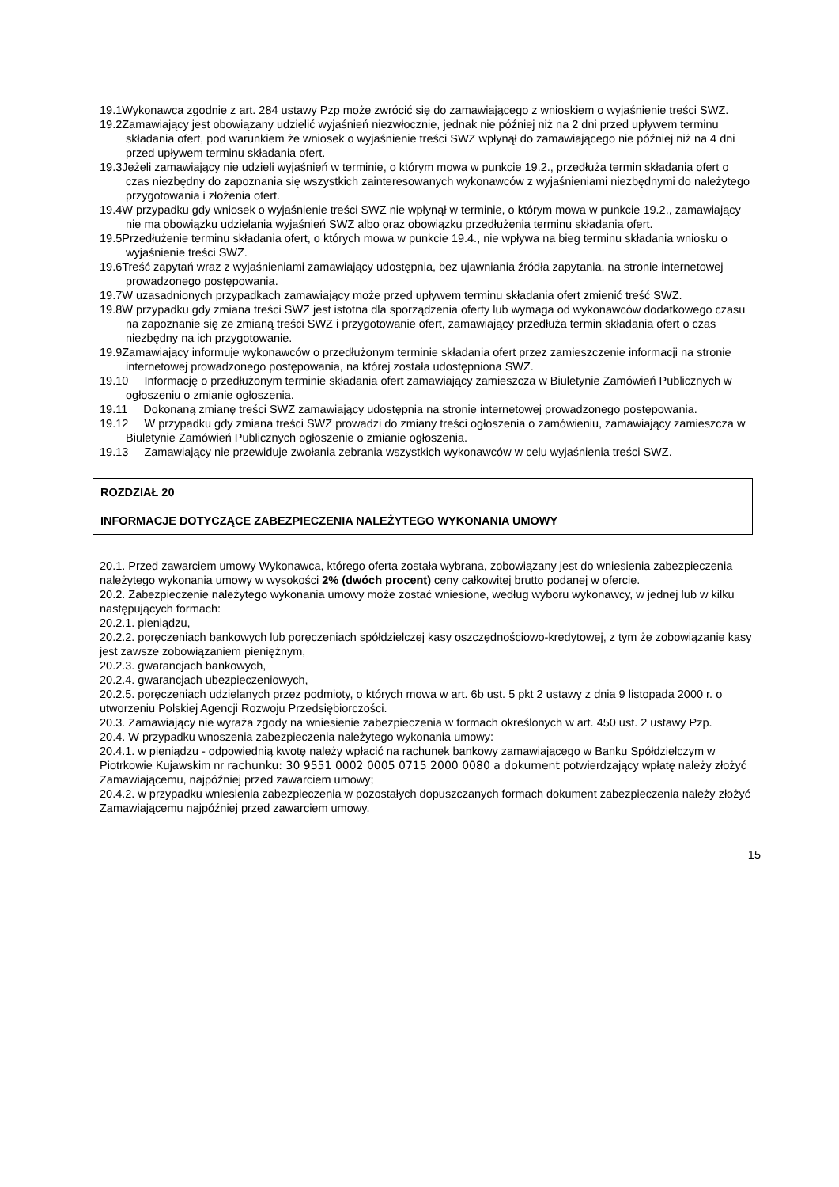19.1Wykonawca zgodnie z art. 284 ustawy Pzp może zwrócić się do zamawiającego z wnioskiem o wyjaśnienie treści SWZ.
19.2Zamawiający jest obowiązany udzielić wyjaśnień niezwłocznie, jednak nie później niż na 2 dni przed upływem terminu składania ofert, pod warunkiem że wniosek o wyjaśnienie treści SWZ wpłynął do zamawiającego nie później niż na 4 dni przed upływem terminu składania ofert.
19.3Jeżeli zamawiający nie udzieli wyjaśnień w terminie, o którym mowa w punkcie 19.2., przedłuża termin składania ofert o czas niezbędny do zapoznania się wszystkich zainteresowanych wykonawców z wyjaśnieniami niezbędnymi do należytego przygotowania i złożenia ofert.
19.4W przypadku gdy wniosek o wyjaśnienie treści SWZ nie wpłynął w terminie, o którym mowa w punkcie 19.2., zamawiający nie ma obowiązku udzielania wyjaśnień SWZ albo oraz obowiązku przedłużenia terminu składania ofert.
19.5Przedłużenie terminu składania ofert, o których mowa w punkcie 19.4., nie wpływa na bieg terminu składania wniosku o wyjaśnienie treści SWZ.
19.6Treść zapytań wraz z wyjaśnieniami zamawiający udostępnia, bez ujawniania źródła zapytania, na stronie internetowej prowadzonego postępowania.
19.7W uzasadnionych przypadkach zamawiający może przed upływem terminu składania ofert zmienić treść SWZ.
19.8W przypadku gdy zmiana treści SWZ jest istotna dla sporządzenia oferty lub wymaga od wykonawców dodatkowego czasu na zapoznanie się ze zmianą treści SWZ i przygotowanie ofert, zamawiający przedłuża termin składania ofert o czas niezbędny na ich przygotowanie.
19.9Zamawiający informuje wykonawców o przedłużonym terminie składania ofert przez zamieszczenie informacji na stronie internetowej prowadzonego postępowania, na której została udostępniona SWZ.
19.10 Informację o przedłużonym terminie składania ofert zamawiający zamieszcza w Biuletynie Zamówień Publicznych w ogłoszeniu o zmianie ogłoszenia.
19.11 Dokonaną zmianę treści SWZ zamawiający udostępnia na stronie internetowej prowadzonego postępowania.
19.12 W przypadku gdy zmiana treści SWZ prowadzi do zmiany treści ogłoszenia o zamówieniu, zamawiający zamieszcza w Biuletynie Zamówień Publicznych ogłoszenie o zmianie ogłoszenia.
19.13 Zamawiający nie przewiduje zwołania zebrania wszystkich wykonawców w celu wyjaśnienia treści SWZ.
ROZDZIAŁ 20
INFORMACJE DOTYCZĄCE ZABEZPIECZENIA NALEŻYTEGO WYKONANIA UMOWY
20.1. Przed zawarciem umowy Wykonawca, którego oferta została wybrana, zobowiązany jest do wniesienia zabezpieczenia należytego wykonania umowy w wysokości 2% (dwóch procent) ceny całkowitej brutto podanej w ofercie.
20.2. Zabezpieczenie należytego wykonania umowy może zostać wniesione, według wyboru wykonawcy, w jednej lub w kilku następujących formach:
20.2.1. pieniądzu,
20.2.2. poręczeniach bankowych lub poręczeniach spółdzielczej kasy oszczędnościowo-kredytowej, z tym że zobowiązanie kasy jest zawsze zobowiązaniem pieniężnym,
20.2.3. gwarancjach bankowych,
20.2.4. gwarancjach ubezpieczeniowych,
20.2.5. poręczeniach udzielanych przez podmioty, o których mowa w art. 6b ust. 5 pkt 2 ustawy z dnia 9 listopada 2000 r. o utworzeniu Polskiej Agencji Rozwoju Przedsiębiorczości.
20.3. Zamawiający nie wyraża zgody na wniesienie zabezpieczenia w formach określonych w art. 450 ust. 2 ustawy Pzp.
20.4. W przypadku wnoszenia zabezpieczenia należytego wykonania umowy:
20.4.1. w pieniądzu - odpowiednią kwotę należy wpłacić na rachunek bankowy zamawiającego w Banku Spółdzielczym w Piotrkowie Kujawskim nr rachunku: 30 9551 0002 0005 0715 2000 0080 a dokument potwierdzający wpłatę należy złożyć Zamawiającemu, najpóźniej przed zawarciem umowy;
20.4.2. w przypadku wniesienia zabezpieczenia w pozostałych dopuszczanych formach dokument zabezpieczenia należy złożyć Zamawiającemu najpóźniej przed zawarciem umowy.
15